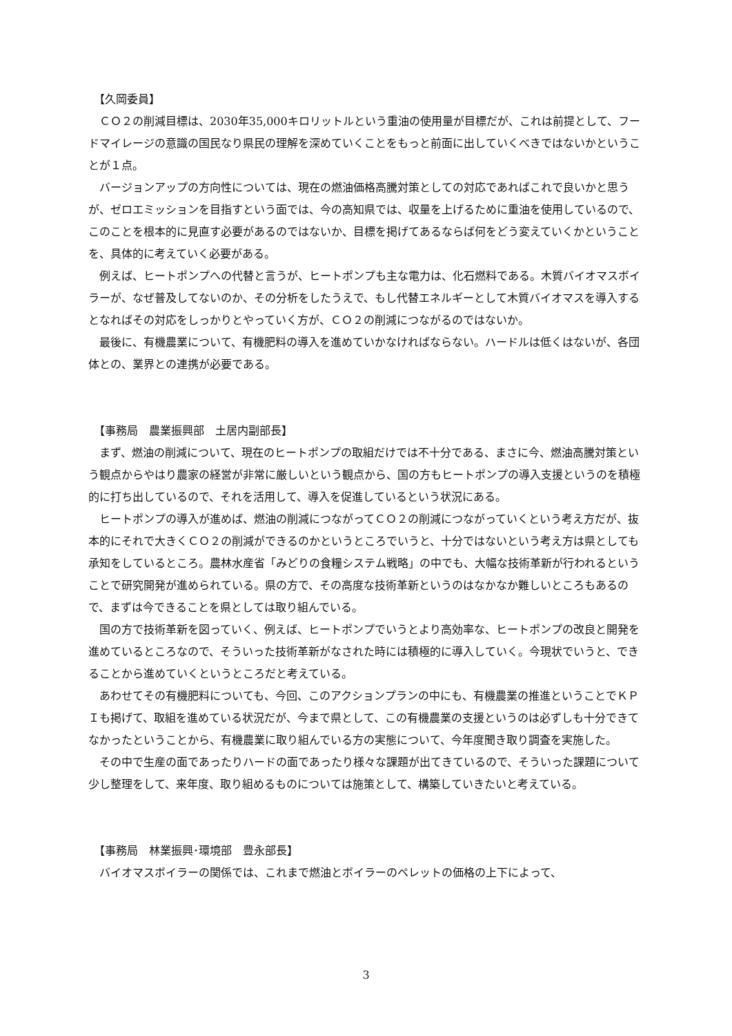【久岡委員】
ＣＯ２の削減目標は、2030年35,000キロリットルという重油の使用量が目標だが、これは前提として、フードマイレージの意識の国民なり県民の理解を深めていくことをもっと前面に出していくべきではないかということが１点。
バージョンアップの方向性については、現在の燃油価格高騰対策としての対応であればこれで良いかと思うが、ゼロエミッションを目指すという面では、今の高知県では、収量を上げるために重油を使用しているので、このことを根本的に見直す必要があるのではないか、目標を掲げてあるならば何をどう変えていくかということを、具体的に考えていく必要がある。
例えば、ヒートポンプへの代替と言うが、ヒートポンプも主な電力は、化石燃料である。木質バイオマスボイラーが、なぜ普及してないのか、その分析をしたうえで、もし代替エネルギーとして木質バイオマスを導入するとなればその対応をしっかりとやっていく方が、ＣＯ２の削減につながるのではないか。
最後に、有機農業について、有機肥料の導入を進めていかなければならない。ハードルは低くはないが、各団体との、業界との連携が必要である。
【事務局　農業振興部　土居内副部長】
まず、燃油の削減について、現在のヒートポンプの取組だけでは不十分である、まさに今、燃油高騰対策という観点からやはり農家の経営が非常に厳しいという観点から、国の方もヒートポンプの導入支援というのを積極的に打ち出しているので、それを活用して、導入を促進しているという状況にある。
ヒートポンプの導入が進めば、燃油の削減につながってＣＯ２の削減につながっていくという考え方だが、抜本的にそれで大きくＣＯ２の削減ができるのかというところでいうと、十分ではないという考え方は県としても承知をしているところ。農林水産省「みどりの食糧システム戦略」の中でも、大幅な技術革新が行われるということで研究開発が進められている。県の方で、その高度な技術革新というのはなかなか難しいところもあるので、まずは今できることを県としては取り組んでいる。
国の方で技術革新を図っていく、例えば、ヒートポンプでいうとより高効率な、ヒートポンプの改良と開発を進めているところなので、そういった技術革新がなされた時には積極的に導入していく。今現状でいうと、できることから進めていくというところだと考えている。
あわせてその有機肥料についても、今回、このアクションプランの中にも、有機農業の推進ということでＫＰＩも掲げて、取組を進めている状況だが、今まで県として、この有機農業の支援というのは必ずしも十分できてなかったということから、有機農業に取り組んでいる方の実態について、今年度聞き取り調査を実施した。
その中で生産の面であったりハードの面であったり様々な課題が出てきているので、そういった課題について少し整理をして、来年度、取り組めるものについては施策として、構築していきたいと考えている。
【事務局　林業振興･環境部　豊永部長】
バイオマスボイラーの関係では、これまで燃油とボイラーのペレットの価格の上下によって、
3